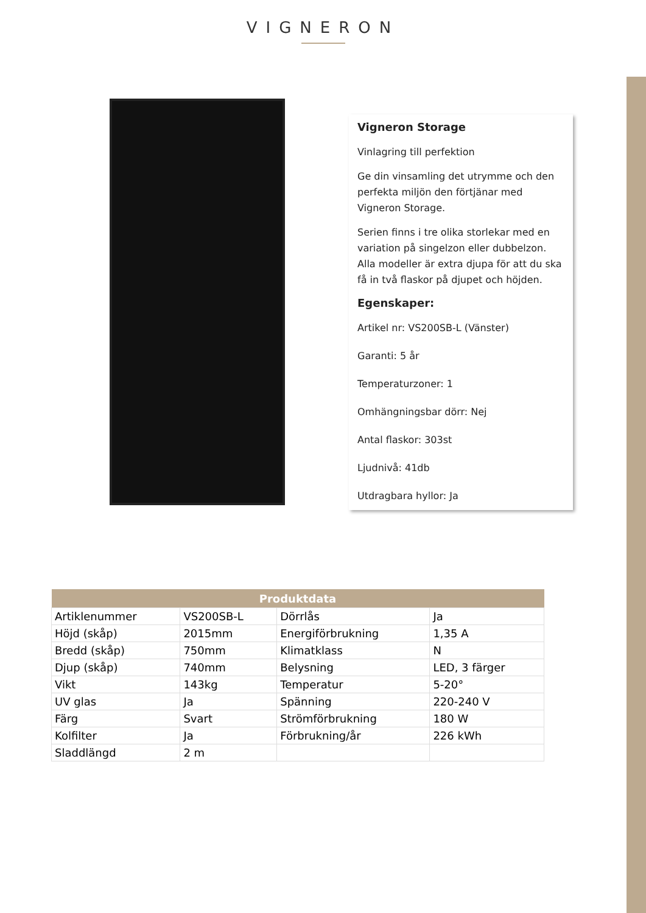VIGNERON
Vigneron Storage
Vinlagring till perfektion
Ge din vinsamling det utrymme och den perfekta miljön den förtjänar med Vigneron Storage.
Serien finns i tre olika storlekar med en variation på singelzon eller dubbelzon. Alla modeller är extra djupa för att du ska få in två flaskor på djupet och höjden.
Egenskaper:
Artikel nr: VS200SB-L (Vänster)
Garanti: 5 år
Temperaturzoner: 1
Omhängningsbar dörr: Nej
Antal flaskor: 303st
Ljudnivå: 41db
Utdragbara hyllor: Ja
| Produktdata | | | |
| --- | --- | --- | --- |
| Artiklenummer | VS200SB-L | Dörrlås | Ja |
| Höjd (skåp) | 2015mm | Energiförbrukning | 1,35 A |
| Bredd (skåp) | 750mm | Klimatklass | N |
| Djup (skåp) | 740mm | Belysning | LED, 3 färger |
| Vikt | 143kg | Temperatur | 5-20° |
| UV glas | Ja | Spänning | 220-240 V |
| Färg | Svart | Strömförbrukning | 180 W |
| Kolfilter | Ja | Förbrukning/år | 226 kWh |
| Sladdlängd | 2 m | | |